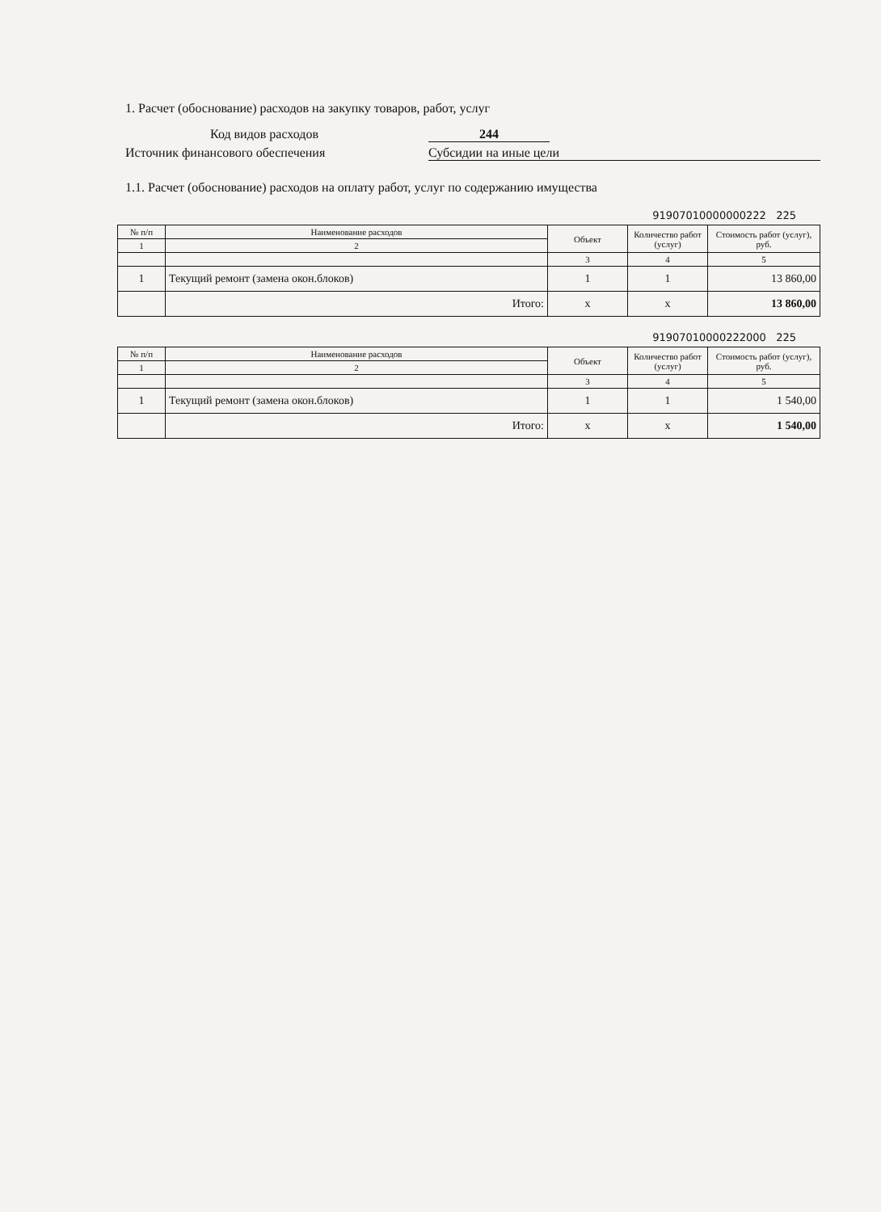1. Расчет (обоснование) расходов на закупку товаров, работ, услуг
Код видов расходов 244
Источник финансового обеспечения Субсидии на иные цели
1.1. Расчет (обоснование) расходов на оплату работ, услуг по содержанию имущества
91907010000000222 225
| № п/п | Наименование расходов | Объект | Количество работ (услуг) | Стоимость работ (услуг), руб. |
| --- | --- | --- | --- | --- |
| 1 | 2 | | | |
| | | 3 | 4 | 5 |
| 1 | Текущий ремонт (замена окон.блоков) | 1 | 1 | 13 860,00 |
| | Итого: | x | x | 13 860,00 |
91907010000222000 225
| № п/п | Наименование расходов | Объект | Количество работ (услуг) | Стоимость работ (услуг), руб. |
| --- | --- | --- | --- | --- |
| 1 | 2 | | | |
| | | 3 | 4 | 5 |
| 1 | Текущий ремонт (замена окон.блоков) | 1 | 1 | 1 540,00 |
| | Итого: | x | x | 1 540,00 |